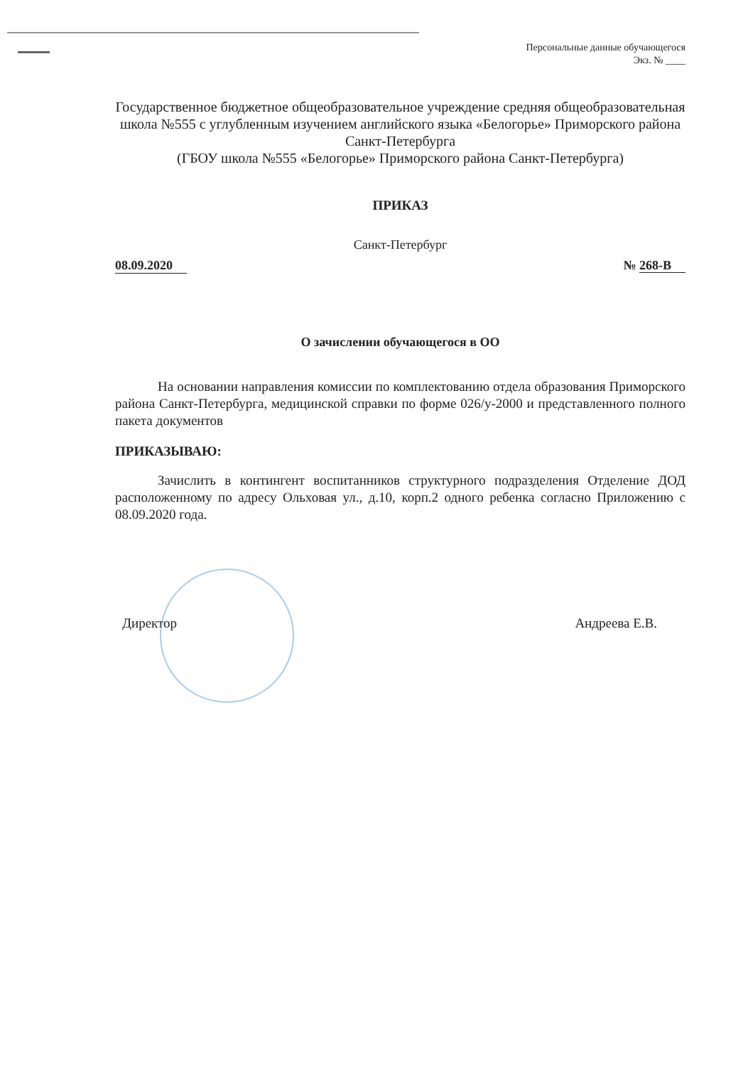Персональные данные обучающегося
Экз. № ____
Государственное бюджетное общеобразовательное учреждение средняя общеобразовательная школа №555 с углубленным изучением английского языка «Белогорье» Приморского района Санкт-Петербурга
(ГБОУ школа №555 «Белогорье» Приморского района Санкт-Петербурга)
ПРИКАЗ
Санкт-Петербург
08.09.2020 № 268-В
О зачислении обучающегося в ОО
На основании направления комиссии по комплектованию отдела образования Приморского района Санкт-Петербурга, медицинской справки по форме 026/у-2000 и представленного полного пакета документов
ПРИКАЗЫВАЮ:
Зачислить в контингент воспитанников структурного подразделения Отделение ДОД расположенному по адресу Ольховая ул., д.10, корп.2 одного ребенка согласно Приложению с 08.09.2020 года.
Директор Андреева Е.В.